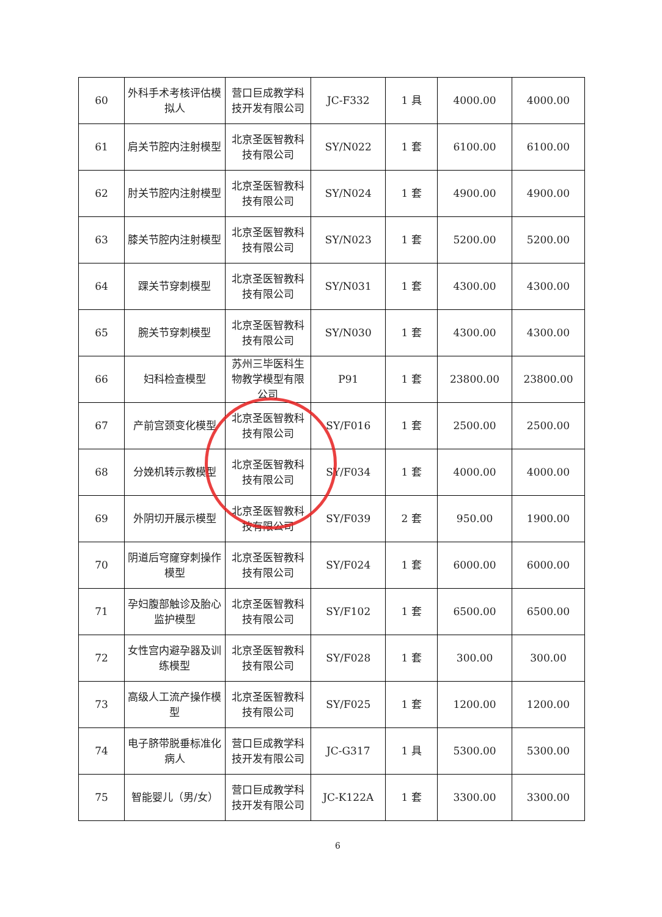| 60 | 外科手术考核评估模拟人 | 营口巨成教学科技开发有限公司 | JC-F332 | 1 具 | 4000.00 | 4000.00 |
| 61 | 肩关节腔内注射模型 | 北京圣医智教科技有限公司 | SY/N022 | 1 套 | 6100.00 | 6100.00 |
| 62 | 肘关节腔内注射模型 | 北京圣医智教科技有限公司 | SY/N024 | 1 套 | 4900.00 | 4900.00 |
| 63 | 膝关节腔内注射模型 | 北京圣医智教科技有限公司 | SY/N023 | 1 套 | 5200.00 | 5200.00 |
| 64 | 踝关节穿刺模型 | 北京圣医智教科技有限公司 | SY/N031 | 1 套 | 4300.00 | 4300.00 |
| 65 | 腕关节穿刺模型 | 北京圣医智教科技有限公司 | SY/N030 | 1 套 | 4300.00 | 4300.00 |
| 66 | 妇科检查模型 | 苏州三毕医科生物教学模型有限公司 | P91 | 1 套 | 23800.00 | 23800.00 |
| 67 | 产前宫颈变化模型 | 北京圣医智教科技有限公司 | SY/F016 | 1 套 | 2500.00 | 2500.00 |
| 68 | 分娩机转示教模型 | 北京圣医智教科技有限公司 | SY/F034 | 1 套 | 4000.00 | 4000.00 |
| 69 | 外阴切开展示模型 | 北京圣医智教科技有限公司 | SY/F039 | 2 套 | 950.00 | 1900.00 |
| 70 | 阴道后穹窿穿刺操作模型 | 北京圣医智教科技有限公司 | SY/F024 | 1 套 | 6000.00 | 6000.00 |
| 71 | 孕妇腹部触诊及胎心监护模型 | 北京圣医智教科技有限公司 | SY/F102 | 1 套 | 6500.00 | 6500.00 |
| 72 | 女性宫内避孕器及训练模型 | 北京圣医智教科技有限公司 | SY/F028 | 1 套 | 300.00 | 300.00 |
| 73 | 高级人工流产操作模型 | 北京圣医智教科技有限公司 | SY/F025 | 1 套 | 1200.00 | 1200.00 |
| 74 | 电子脐带脱垂标准化病人 | 营口巨成教学科技开发有限公司 | JC-G317 | 1 具 | 5300.00 | 5300.00 |
| 75 | 智能婴儿（男/女） | 营口巨成教学科技开发有限公司 | JC-K122A | 1 套 | 3300.00 | 3300.00 |
6